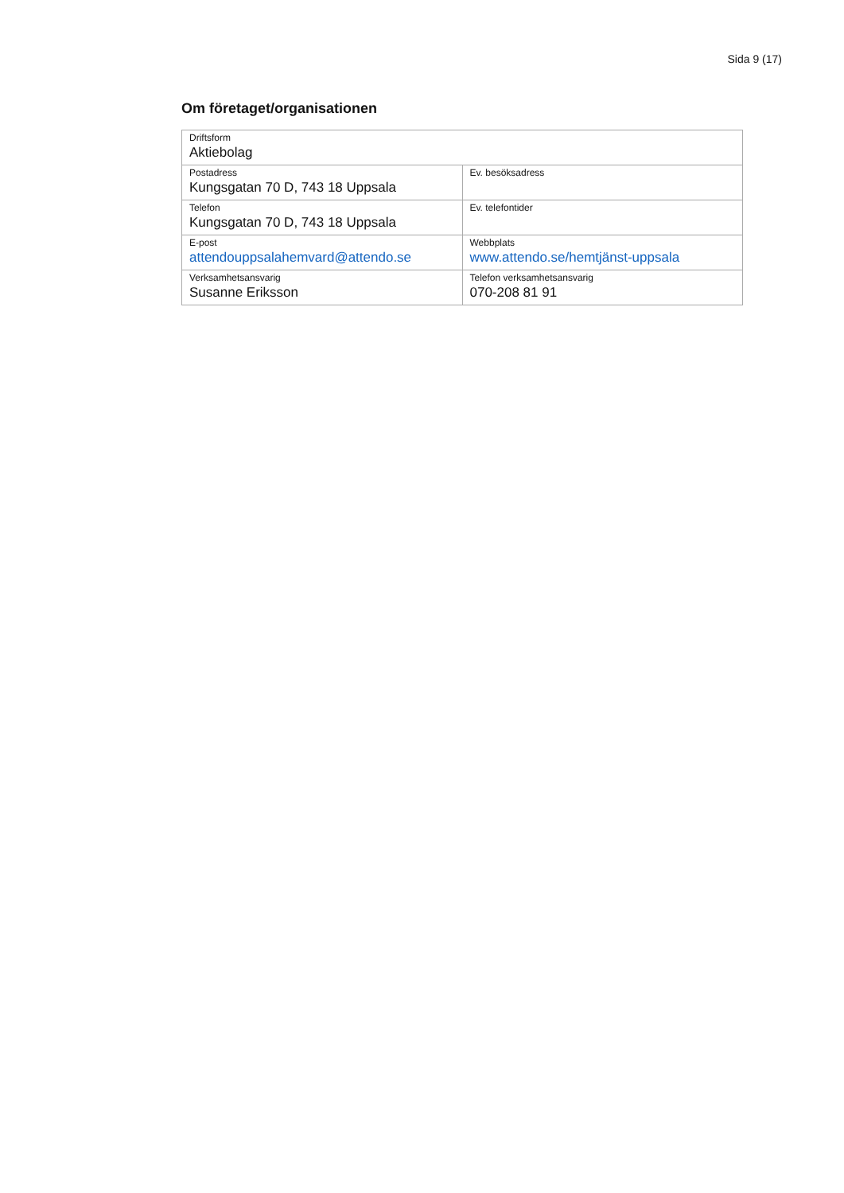Sida 9 (17)
Om företaget/organisationen
| Driftsform Aktiebolag | |
| Postadress Kungsgatan 70 D, 743 18 Uppsala | Ev. besöksadress |
| Telefon Kungsgatan 70 D, 743 18 Uppsala | Ev. telefontider |
| E-post attendouppsalahemvard@attendo.se | Webbplats www.attendo.se/hemtjänst-uppsala |
| Verksamhetsansvarig Susanne Eriksson | Telefon verksamhetsansvarig 070-208 81 91 |